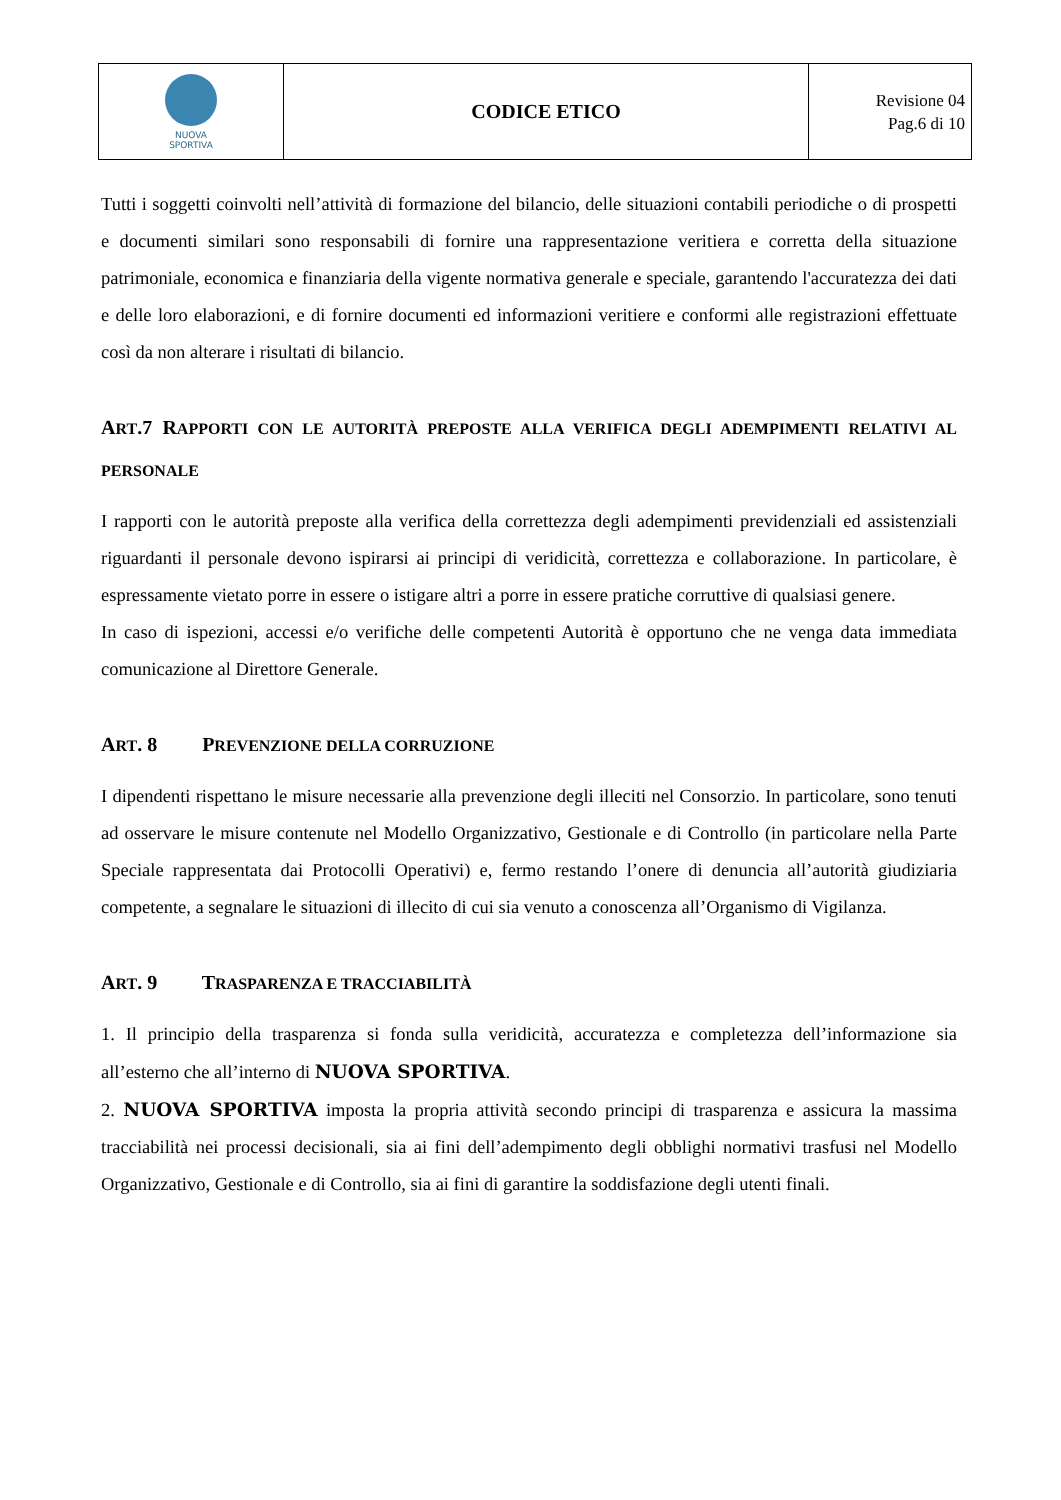| NUOVA SPORTIVA | CODICE ETICO | Revisione 04 Pag.6 di 10 |
Tutti i soggetti coinvolti nell’attività di formazione del bilancio, delle situazioni contabili periodiche o di prospetti e documenti similari sono responsabili di fornire una rappresentazione veritiera e corretta della situazione patrimoniale, economica e finanziaria della vigente normativa generale e speciale, garantendo l'accuratezza dei dati e delle loro elaborazioni, e di fornire documenti ed informazioni veritiere e conformi alle registrazioni effettuate così da non alterare i risultati di bilancio.
ART.7 RAPPORTI CON LE AUTORITÀ PREPOSTE ALLA VERIFICA DEGLI ADEMPIMENTI RELATIVI AL PERSONALE
I rapporti con le autorità preposte alla verifica della correttezza degli adempimenti previdenziali ed assistenziali riguardanti il personale devono ispirarsi ai principi di veridicità, correttezza e collaborazione. In particolare, è espressamente vietato porre in essere o istigare altri a porre in essere pratiche corruttive di qualsiasi genere.
In caso di ispezioni, accessi e/o verifiche delle competenti Autorità è opportuno che ne venga data immediata comunicazione al Direttore Generale.
ART. 8 PREVENZIONE DELLA CORRUZIONE
I dipendenti rispettano le misure necessarie alla prevenzione degli illeciti nel Consorzio. In particolare, sono tenuti ad osservare le misure contenute nel Modello Organizzativo, Gestionale e di Controllo (in particolare nella Parte Speciale rappresentata dai Protocolli Operativi) e, fermo restando l’onere di denuncia all’autorità giudiziaria competente, a segnalare le situazioni di illecito di cui sia venuto a conoscenza all’Organismo di Vigilanza.
ART. 9 TRASPARENZA E TRACCIABILITÀ
1. Il principio della trasparenza si fonda sulla veridicità, accuratezza e completezza dell’informazione sia all’esterno che all’interno di NUOVA SPORTIVA.
2. NUOVA SPORTIVA imposta la propria attività secondo principi di trasparenza e assicura la massima tracciabilità nei processi decisionali, sia ai fini dell’adempimento degli obblighi normativi trasfusi nel Modello Organizzativo, Gestionale e di Controllo, sia ai fini di garantire la soddisfazione degli utenti finali.